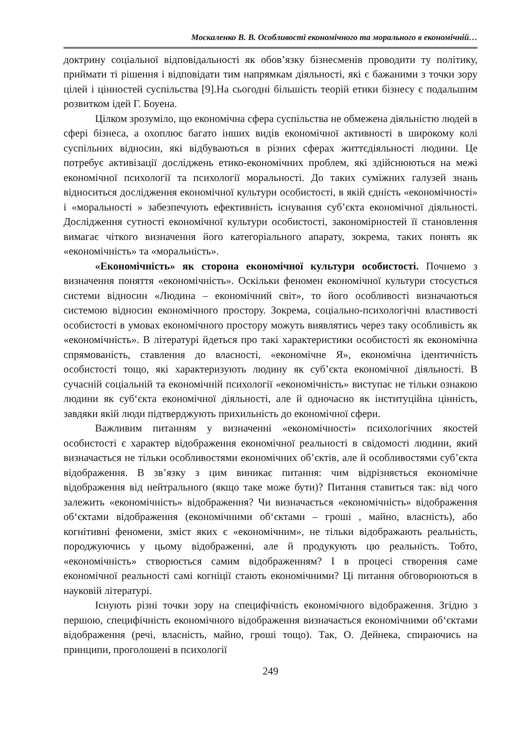Москаленко В. В. Особливості економічного та морального в економічній…
доктрину соціальної відповідальності як обов’язку бізнесменів проводити ту політику, приймати ті рішення і відповідати тим напрямкам діяльності, які є бажаними з точки зору цілей і цінностей суспільства [9].На сьогодні більшість теорій етики бізнесу є подальшим розвитком ідей Г. Боуена.
Цілком зрозуміло, що економічна сфера суспільства не обмежена діяльністю людей в сфері бізнеса, а охоплює багато інших видів економічної активності в широкому колі суспільних відносин, які відбуваються в різних сферах життєдіяльності людини. Це потребує активізації досліджень етико-економічних проблем, які здійснюються на межі економічної психології та психології моральності. До таких суміжних галузей знань відноситься дослідження економічної культури особистості, в якій єдність «економічності» і «моральності » забезпечують ефективність існування суб’єкта економічної діяльності. Дослідження сутності економічної культури особистості, закономірностей її становлення вимагає чіткого визначення його категоріального апарату, зокрема, таких понять як «економічність» та «моральність».
«Економічність» як сторона економічної культури особистості. Почнемо з визначення поняття «економічність». Оскільки феномен економічної культури стосується системи відносин «Людина – економічний світ», то його особливості визначаються системою відносин економічного простору. Зокрема, соціально-психологічні властивості особистості в умовах економічного простору можуть виявлятись через таку особливість як «економічність». В літературі йдеться про такі характеристики особистості як економічна спрямованість, ставлення до власності, «економічне Я», економічна ідентичність особистості тощо, які характеризують людину як суб’єкта економічної діяльності. В сучасній соціальній та економічній психології «економічність» виступає не тільки ознакою людини як суб‘єкта економічної діяльності, але й одночасно як інституційна цінність, завдяки якій люди підтверджують прихильність до економічної сфери.
Важливим питанням у визначенні «економічності» психологічних якостей особистості є характер відображення економічної реальності в свідомості людини, який визначається не тільки особливостями економічних об’єктів, але й особливостями суб’єкта відображення. В зв’язку з цим виникає питання: чим відрізняється економічне відображення від нейтрального (якщо таке може бути)? Питання ставиться так: від чого залежить «економічність» відображення? Чи визначається «економічність» відображення об‘єктами відображення (економічними об‘єктами – гроші , майно, власність), або когнітивні феномени, зміст яких є «економічним», не тільки відображають реальність, породжуючись у цьому відображенні, але й продукують цю реальність. Тобто, «економічність» створюється самим відображенням? І в процесі створення саме економічної реальності самі когніції стають економічними? Ці питання обговорюються в науковій літературі.
Існують різні точки зору на специфічність економічного відображення. Згідно з першою, специфічність економічного відображення визначається економічними об‘єктами відображення (речі, власність, майно, гроші тощо). Так, О. Дейнека, спираючись на принципи, проголошені в психології
249